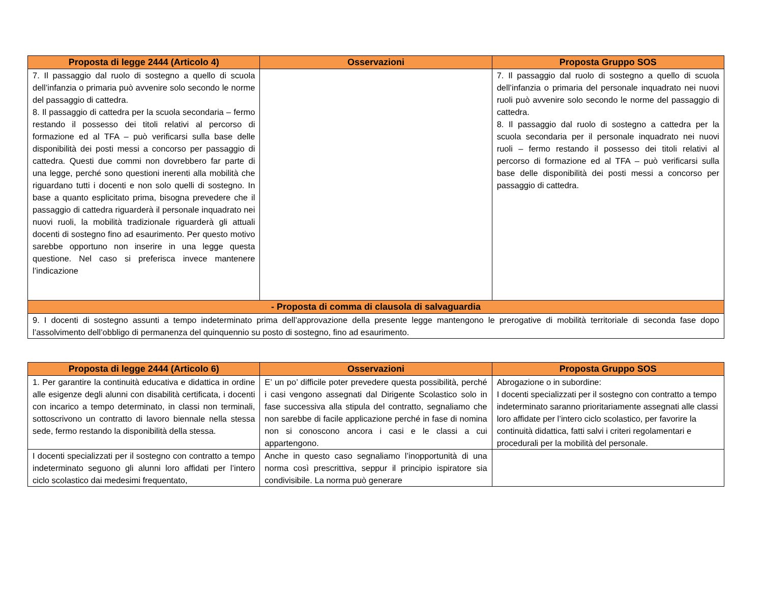| Proposta di legge 2444 (Articolo 4) | Osservazioni | Proposta Gruppo SOS |
| --- | --- | --- |
| 7. Il passaggio dal ruolo di sostegno a quello di scuola dell’infanzia o primaria può avvenire solo secondo le norme del passaggio di cattedra. 8. Il passaggio di cattedra per la scuola secondaria – fermo restando il possesso dei titoli relativi al percorso di formazione ed al TFA – può verificarsi sulla base delle disponibilità dei posti messi a concorso per passaggio di cattedra. Questi due commi non dovrebbero far parte di una legge, perché sono questioni inerenti alla mobilità che riguardano tutti i docenti e non solo quelli di sostegno. In base a quanto esplicitato prima, bisogna prevedere che il passaggio di cattedra riguarderà il personale inquadrato nei nuovi ruoli, la mobilità tradizionale riguarderà gli attuali docenti di sostegno fino ad esaurimento. Per questo motivo sarebbe opportuno non inserire in una legge questa questione. Nel caso si preferisca invece mantenere l’indicazione | | 7. Il passaggio dal ruolo di sostegno a quello di scuola dell’infanzia o primaria del personale inquadrato nei nuovi ruoli può avvenire solo secondo le norme del passaggio di cattedra. 8. Il passaggio dal ruolo di sostegno a cattedra per la scuola secondaria per il personale inquadrato nei nuovi ruoli – fermo restando il possesso dei titoli relativi al percorso di formazione ed al TFA – può verificarsi sulla base delle disponibilità dei posti messi a concorso per passaggio di cattedra. |
| - Proposta di comma di clausola di salvaguardia | | |
| 9. I docenti di sostegno assunti a tempo indeterminato prima dell’approvazione della presente legge mantengono le prerogative di mobilità territoriale di seconda fase dopo l’assolvimento dell’obbligo di permanenza del quinquennio su posto di sostegno, fino ad esaurimento. | | |
| Proposta di legge 2444 (Articolo 6) | Osservazioni | Proposta Gruppo SOS |
| --- | --- | --- |
| 1. Per garantire la continuità educativa e didattica in ordine alle esigenze degli alunni con disabilità certificata, i docenti con incarico a tempo determinato, in classi non terminali, sottoscrivono un contratto di lavoro biennale nella stessa sede, fermo restando la disponibilità della stessa. | E’ un po’ difficile poter prevedere questa possibilità, perché i casi vengono assegnati dal Dirigente Scolastico solo in fase successiva alla stipula del contratto, segnaliamo che non sarebbe di facile applicazione perché in fase di nomina non si conoscono ancora i casi e le classi a cui appartengono. | Abrogazione o in subordine: I docenti specializzati per il sostegno con contratto a tempo indeterminato saranno prioritariamente assegnati alle classi loro affidate per l’intero ciclo scolastico, per favorire la continuità didattica, fatti salvi i criteri regolamentari e procedurali per la mobilità del personale. |
| I docenti specializzati per il sostegno con contratto a tempo indeterminato seguono gli alunni loro affidati per l’intero ciclo scolastico dai medesimi frequentato, | Anche in questo caso segnaliamo l’inopportunità di una norma così prescrittiva, seppur il principio ispiratore sia condivisibile. La norma può generare | |